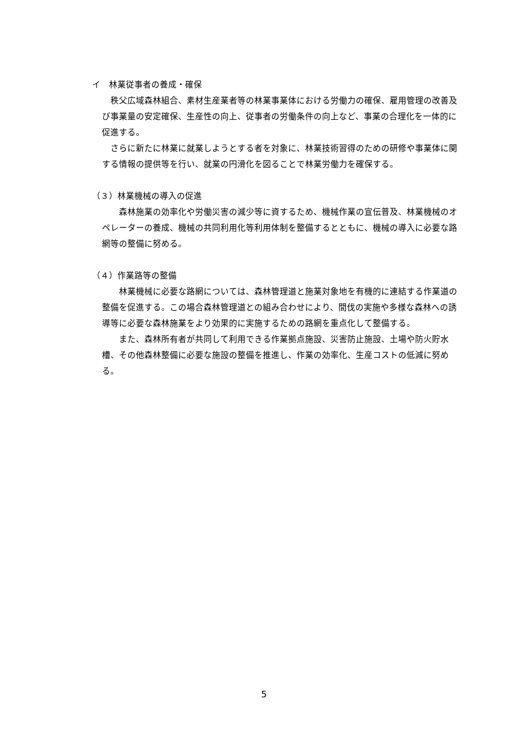イ　林業従事者の養成・確保
　秩父広域森林組合、素材生産業者等の林業事業体における労働力の確保、雇用管理の改善及び事業量の安定確保、生産性の向上、従事者の労働条件の向上など、事業の合理化を一体的に促進する。
　さらに新たに林業に就業しようとする者を対象に、林業技術習得のための研修や事業体に関する情報の提供等を行い、就業の円滑化を図ることで林業労働力を確保する。
（３）林業機械の導入の促進
　　森林施業の効率化や労働災害の減少等に資するため、機械作業の宣伝普及、林業機械のオペレーターの養成、機械の共同利用化等利用体制を整備するとともに、機械の導入に必要な路網等の整備に努める。
（４）作業路等の整備
　　林業機械に必要な路網については、森林管理道と施業対象地を有機的に連結する作業道の整備を促進する。この場合森林管理道との組み合わせにより、間伐の実施や多様な森林への誘導等に必要な森林施業をより効果的に実施するための路網を重点化して整備する。
　　また、森林所有者が共同して利用できる作業拠点施設、災害防止施設、土場や防火貯水槽、その他森林整備に必要な施設の整備を推進し、作業の効率化、生産コストの低減に努める。
5